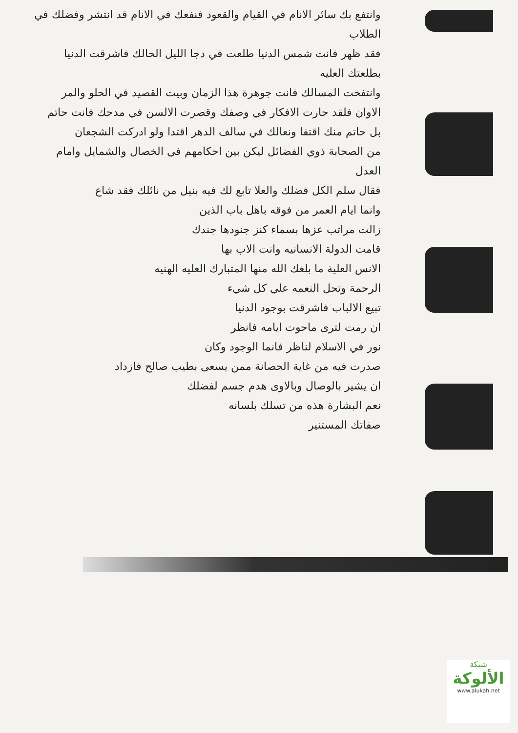وانتفع بك سائر الانام في القيام والقعود فنفعك في الانام قد انتشر وفضلك في الطلاب
فقد ظهر فانت شمس الدنيا طلعت في دجا الليل الحالك فاشرقت الدنيا بطلعتك العليه
وانتفخت المسالك فانت جوهرة هذا الزمان وبيت القصيد في الحلو والمر
الاوان فلقد حارت الافكار في وصفك وقصرت الالسن في مدحك فانت حاتم
بل حاتم منك اقتفا ونعالك في سالف الدهر اقتدا ولو ادركت الشجعان
من الصحابة ذوي الفضائل ليكن بين احكامهم في الخصال والشمايل وامام العدل
فقال سلم الكل فضلك والعلا تابع لك فيه بنيل من نائلك فقد شاع
وانما ايام العمر من فوقه باهل باب الذين
زالت مراتب عزها بسماء كنز جنودها جندك
قامت الدولة الانسانيه وانت الاب بها
الانس العلية ما بلغك الله منها المتبارك العليه الهنيه
الرحمة وتحل النعمه علي كل شيء
تبيع الالباب فاشرقت بوجود الدنيا
ان رمت لترى ماحوت ايامه فانظر
نور في الاسلام لناظر فانما الوجود وكان
صدرت فيه من غاية الحصانة ممن يسعى بطيب صالح فازداد
ان يشير بالوصال وبالاوى هدم جسم لفضلك
نعم البشارة هذه من تسلك بلسانه
صفاتك المستنير
شبكة
الألوكة
www.alukah.net